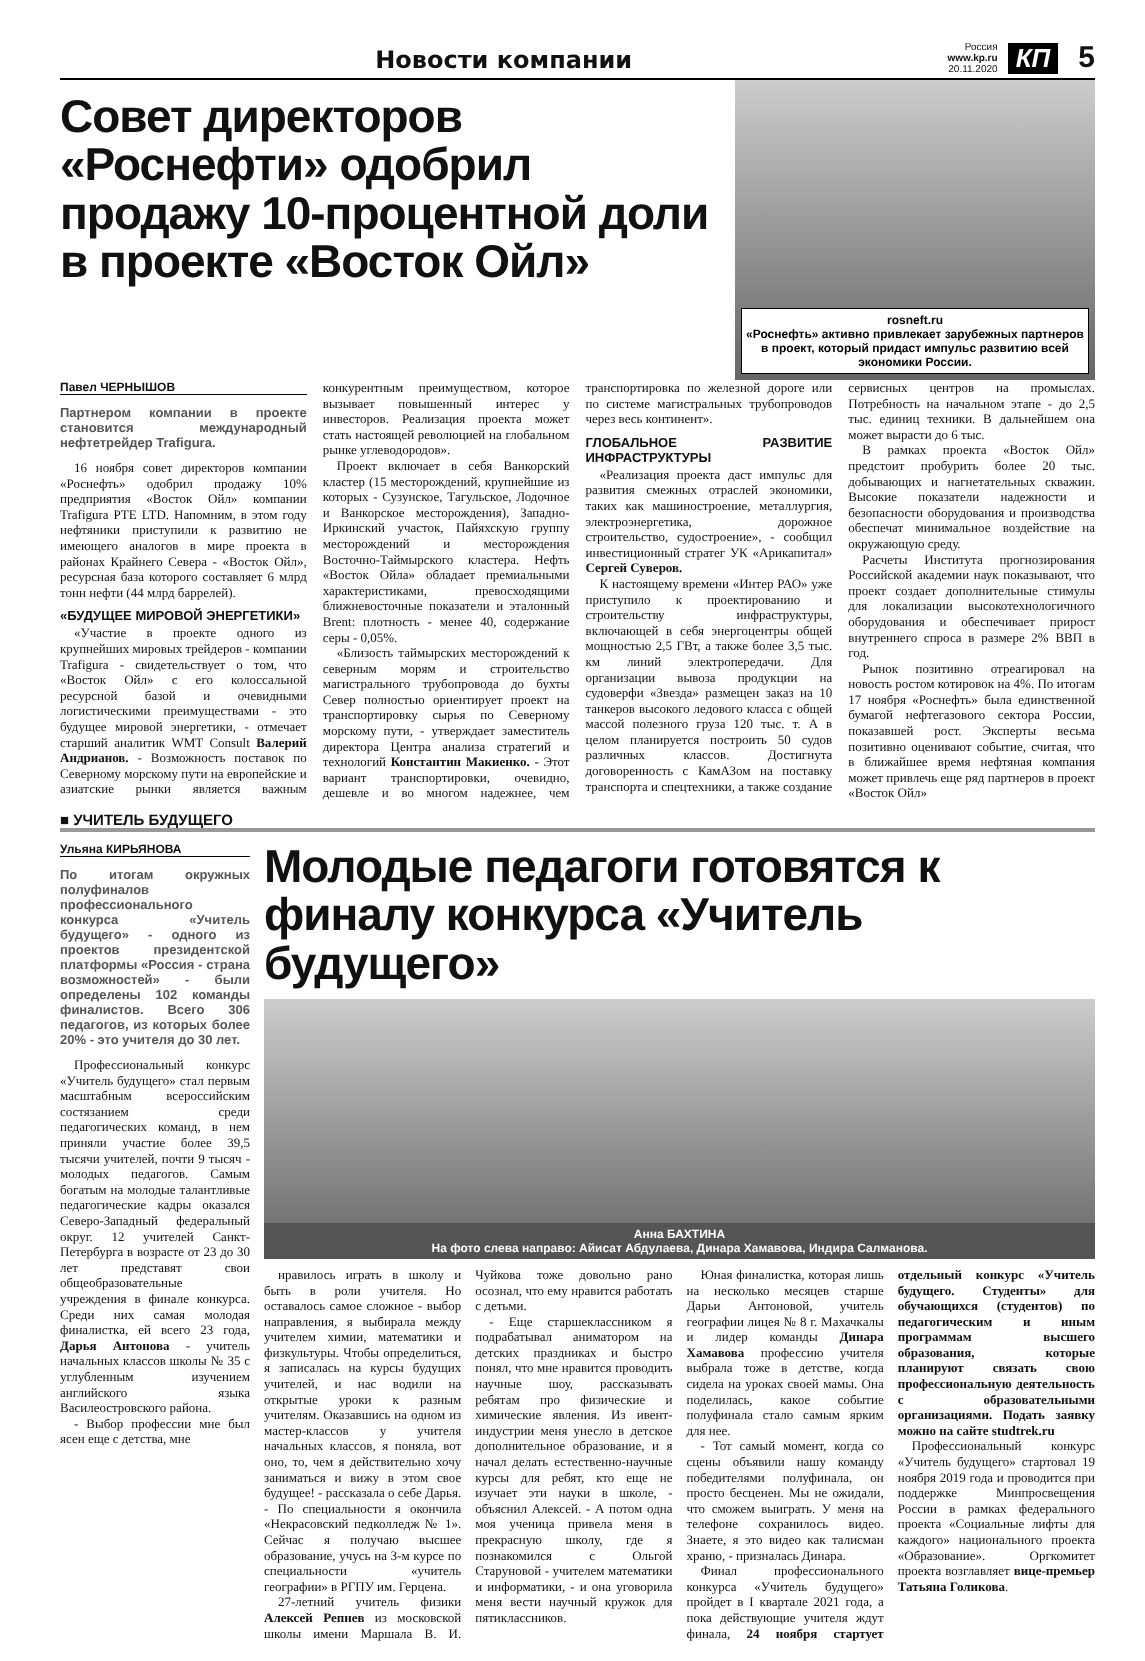Новости компании
Россия
www.kp.ru
20.11.2020
КП
5
Совет директоров «Роснефти» одобрил продажу 10-процентной доли в проекте «Восток Ойл»
rosneft.ru
«Роснефть» активно привлекает зарубежных партнеров в проект, который придаст импульс развитию всей экономики России.
Павел ЧЕРНЫШОВ
Партнером компании в проекте становится международный нефтетрейдер Trafigura.
16 ноября совет директоров компании «Роснефть» одобрил продажу 10% предприятия «Восток Ойл» компании Trafigura PTE LTD. Напомним, в этом году нефтяники приступили к развитию не имеющего аналогов в мире проекта в районах Крайнего Севера - «Восток Ойл», ресурсная база которого составляет 6 млрд тонн нефти (44 млрд баррелей).
«БУДУЩЕЕ МИРОВОЙ ЭНЕРГЕТИКИ»
«Участие в проекте одного из крупнейших мировых трейдеров - компании Trafigura - свидетельствует о том, что «Восток Ойл» с его колоссальной ресурсной базой и очевидными логистическими преимуществами - это будущее мировой энергетики, - отмечает старший аналитик WMT Consult Валерий Андрианов. - Возможность поставок по Северному морскому пути на европейские и азиатские рынки является важным конкурентным преимуществом, которое вызывает повышенный интерес у инвесторов. Реализация проекта может стать настоящей революцией на глобальном рынке углеводородов».
Проект включает в себя Ванкорский кластер (15 месторождений, крупнейшие из которых - Сузунское, Тагульское, Лодочное и Ванкорское месторождения), Западно-Иркинский участок, Пайяхскую группу месторождений и месторождения Восточно-Таймырского кластера. Нефть «Восток Ойла» обладает премиальными характеристиками, превосходящими ближневосточные показатели и эталонный Brent: плотность - менее 40, содержание серы - 0,05%.
«Близость таймырских месторождений к северным морям и строительство магистрального трубопровода до бухты Север полностью ориентирует проект на транспортировку сырья по Северному морскому пути, - утверждает заместитель директора Центра анализа стратегий и технологий Константин Макиенко. - Этот вариант транспортировки, очевидно, дешевле и во многом надежнее, чем транспортировка по железной дороге или по системе магистральных трубопроводов через весь континент».
ГЛОБАЛЬНОЕ РАЗВИТИЕ ИНФРАСТРУКТУРЫ
«Реализация проекта даст импульс для развития смежных отраслей экономики, таких как машиностроение, металлургия, электроэнергетика, дорожное строительство, судостроение», - сообщил инвестиционный стратег УК «Арикапитал» Сергей Суверов.
К настоящему времени «Интер РАО» уже приступило к проектированию и строительству инфраструктуры, включающей в себя энергоцентры общей мощностью 2,5 ГВт, а также более 3,5 тыс. км линий электропередачи. Для организации вывоза продукции на судоверфи «Звезда» размещен заказ на 10 танкеров высокого ледового класса с общей массой полезного груза 120 тыс. т. А в целом планируется построить 50 судов различных классов. Достигнута договоренность с КамАЗом на поставку транспорта и спецтехники, а также создание сервисных центров на промыслах. Потребность на начальном этапе - до 2,5 тыс. единиц техники. В дальнейшем она может вырасти до 6 тыс.
В рамках проекта «Восток Ойл» предстоит пробурить более 20 тыс. добывающих и нагнетательных скважин. Высокие показатели надежности и безопасности оборудования и производства обеспечат минимальное воздействие на окружающую среду.
Расчеты Института прогнозирования Российской академии наук показывают, что проект создает дополнительные стимулы для локализации высокотехнологичного оборудования и обеспечивает прирост внутреннего спроса в размере 2% ВВП в год.
Рынок позитивно отреагировал на новость ростом котировок на 4%. По итогам 17 ноября «Роснефть» была единственной бумагой нефтегазового сектора России, показавшей рост. Эксперты весьма позитивно оценивают событие, считая, что в ближайшее время нефтяная компания может привлечь еще ряд партнеров в проект «Восток Ойл»
■ УЧИТЕЛЬ БУДУЩЕГО
Ульяна КИРЬЯНОВА
По итогам окружных полуфиналов профессионального конкурса «Учитель будущего» - одного из проектов президентской платформы «Россия - страна возможностей» - были определены 102 команды финалистов. Всего 306 педагогов, из которых более 20% - это учителя до 30 лет.
Профессиональный конкурс «Учитель будущего» стал первым масштабным всероссийским состязанием среди педагогических команд, в нем приняли участие более 39,5 тысячи учителей, почти 9 тысяч - молодых педагогов. Самым богатым на молодые талантливые педагогические кадры оказался Северо-Западный федеральный округ. 12 учителей Санкт-Петербурга в возрасте от 23 до 30 лет представят свои общеобразовательные учреждения в финале конкурса. Среди них самая молодая финалистка, ей всего 23 года, Дарья Антонова - учитель начальных классов школы № 35 с углубленным изучением английского языка Василеостровского района.
- Выбор профессии мне был ясен еще с детства, мне
Молодые педагоги готовятся к финалу конкурса «Учитель будущего»
Анна БАХТИНА
На фото слева направо: Айисат Абдулаева, Динара Хамавова, Индира Салманова.
нравилось играть в школу и быть в роли учителя. Но оставалось самое сложное - выбор направления, я выбирала между учителем химии, математики и физкультуры. Чтобы определиться, я записалась на курсы будущих учителей, и нас водили на открытые уроки к разным учителям. Оказавшись на одном из мастер-классов у учителя начальных классов, я поняла, вот оно, то, чем я действительно хочу заниматься и вижу в этом свое будущее! - рассказала о себе Дарья. - По специальности я окончила «Некрасовский педколледж № 1». Сейчас я получаю высшее образование, учусь на 3-м курсе по специальности «учитель географии» в РГПУ им. Герцена.
27-летний учитель физики Алексей Репнев из московской школы имени Маршала В. И. Чуйкова тоже довольно рано осознал, что ему нравится работать с детьми.
- Еще старшеклассником я подрабатывал аниматором на детских праздниках и быстро понял, что мне нравится проводить научные шоу, рассказывать ребятам про физические и химические явления. Из ивент-индустрии меня унесло в детское дополнительное образование, и я начал делать естественно-научные курсы для ребят, кто еще не изучает эти науки в школе, - объяснил Алексей. - А потом одна моя ученица привела меня в прекрасную школу, где я познакомился с Ольгой Старуновой - учителем математики и информатики, - и она уговорила меня вести научный кружок для пятиклассников.
Юная финалистка, которая лишь на несколько месяцев старше Дарьи Антоновой, учитель географии лицея № 8 г. Махачкалы и лидер команды Динара Хамавова профессию учителя выбрала тоже в детстве, когда сидела на уроках своей мамы. Она поделилась, какое событие полуфинала стало самым ярким для нее.
- Тот самый момент, когда со сцены объявили нашу команду победителями полуфинала, он просто бесценен. Мы не ожидали, что сможем выиграть. У меня на телефоне сохранилось видео. Знаете, я это видео как талисман храню, - призналась Динара.
Финал профессионального конкурса «Учитель будущего» пройдет в I квартале 2021 года, а пока действующие учителя ждут финала, 24 ноября стартует отдельный конкурс «Учитель будущего. Студенты» для обучающихся (студентов) по педагогическим и иным программам высшего образования, которые планируют связать свою профессиональную деятельность с образовательными организациями. Подать заявку можно на сайте studtrek.ru
Профессиональный конкурс «Учитель будущего» стартовал 19 ноября 2019 года и проводится при поддержке Минпросвещения России в рамках федерального проекта «Социальные лифты для каждого» национального проекта «Образование». Оргкомитет проекта возглавляет вице-премьер Татьяна Голикова.